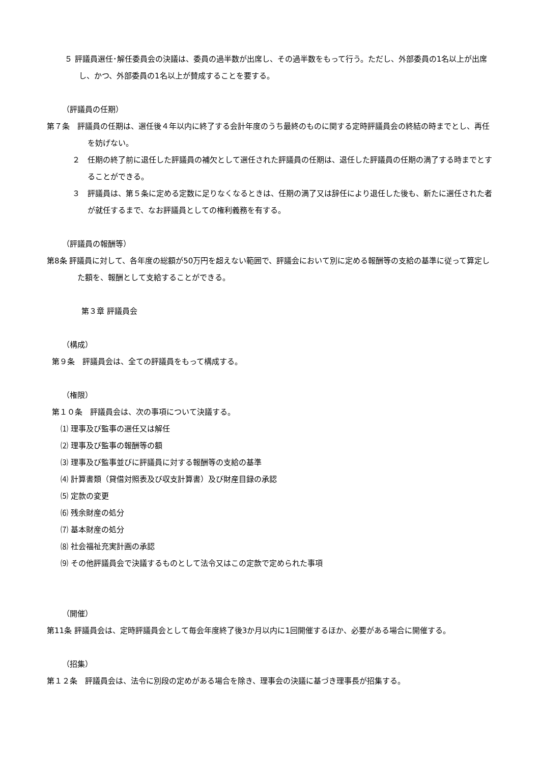５ 評議員選任･解任委員会の決議は、委員の過半数が出席し、その過半数をもって行う。ただし、外部委員の1名以上が出席し、かつ、外部委員の1名以上が賛成することを要する。
（評議員の任期）
第７条　評議員の任期は、選任後４年以内に終了する会計年度のうち最終のものに関する定時評議員会の終結の時までとし、再任を妨げない。
２　任期の終了前に退任した評議員の補欠として選任された評議員の任期は、退任した評議員の任期の満了する時までとすることができる。
３　評議員は、第５条に定める定数に足りなくなるときは、任期の満了又は辞任により退任した後も、新たに選任された者が就任するまで、なお評議員としての権利義務を有する。
（評議員の報酬等）
第8条 評議員に対して、各年度の総額が50万円を超えない範囲で、評議会において別に定める報酬等の支給の基準に従って算定した額を、報酬として支給することができる。
第３章 評議員会
（構成）
第９条　評議員会は、全ての評議員をもって構成する。
（権限）
第１０条　評議員会は、次の事項について決議する。
⑴ 理事及び監事の選任又は解任
⑵ 理事及び監事の報酬等の額
⑶ 理事及び監事並びに評議員に対する報酬等の支給の基準
⑷ 計算書類（貸借対照表及び収支計算書）及び財産目録の承認
⑸ 定款の変更
⑹ 残余財産の処分
⑺ 基本財産の処分
⑻ 社会福祉充実計画の承認
⑼ その他評議員会で決議するものとして法令又はこの定款で定められた事項
（開催）
第11条 評議員会は、定時評議員会として毎会年度終了後3か月以内に1回開催するほか、必要がある場合に開催する。
（招集）
第１２条　評議員会は、法令に別段の定めがある場合を除き、理事会の決議に基づき理事長が招集する。